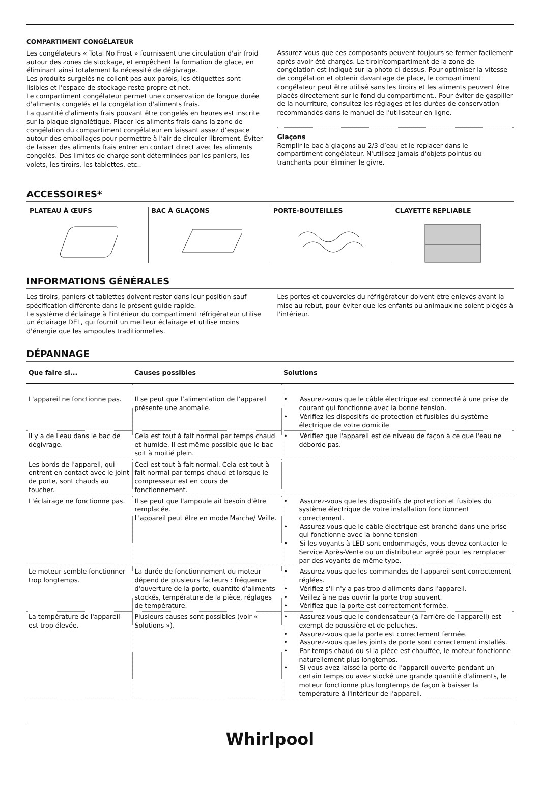COMPARTIMENT CONGÉLATEUR
Les congélateurs « Total No Frost » fournissent une circulation d'air froid autour des zones de stockage, et empêchent la formation de glace, en éliminant ainsi totalement la nécessité de dégivrage.
Les produits surgelés ne collent pas aux parois, les étiquettes sont lisibles et l'espace de stockage reste propre et net.
Le compartiment congélateur permet une conservation de longue durée d'aliments congelés et la congélation d'aliments frais.
La quantité d'aliments frais pouvant être congelés en heures est inscrite sur la plaque signalétique. Placer les aliments frais dans la zone de congélation du compartiment congélateur en laissant assez d’espace autour des emballages pour permettre à l’air de circuler librement. Éviter de laisser des aliments frais entrer en contact direct avec les aliments congelés. Des limites de charge sont déterminées par les paniers, les volets, les tiroirs, les tablettes, etc..
Assurez-vous que ces composants peuvent toujours se fermer facilement après avoir été chargés. Le tiroir/compartiment de la zone de congélation est indiqué sur la photo ci-dessus. Pour optimiser la vitesse de congélation et obtenir davantage de place, le compartiment congélateur peut être utilisé sans les tiroirs et les aliments peuvent être placés directement sur le fond du compartiment.. Pour éviter de gaspiller de la nourriture, consultez les réglages et les durées de conservation recommandés dans le manuel de l'utilisateur en ligne.
Glaçons
Remplir le bac à glaçons au 2/3 d’eau et le replacer dans le compartiment congélateur. N'utilisez jamais d'objets pointus ou tranchants pour éliminer le givre.
ACCESSOIRES*
PLATEAU À ŒUFS BAC À GLAÇONS PORTE-BOUTEILLES CLAYETTE REPLIABLE
INFORMATIONS GÉNÉRALES
Les tiroirs, paniers et tablettes doivent rester dans leur position sauf spécification différente dans le présent guide rapide.
Le système d'éclairage à l'intérieur du compartiment réfrigérateur utilise un éclairage DEL, qui fournit un meilleur éclairage et utilise moins d'énergie que les ampoules traditionnelles.
Les portes et couvercles du réfrigérateur doivent être enlevés avant la mise au rebut, pour éviter que les enfants ou animaux ne soient piégés à l'intérieur.
DÉPANNAGE
| Que faire si... | Causes possibles | Solutions |
| --- | --- | --- |
| L'appareil ne fonctionne pas. | Il se peut que l’alimentation de l’appareil présente une anomalie. | • Assurez-vous que le câble électrique est connecté à une prise de courant qui fonctionne avec la bonne tension. • Vérifiez les dispositifs de protection et fusibles du système électrique de votre domicile |
| Il y a de l'eau dans le bac de dégivrage. | Cela est tout à fait normal par temps chaud et humide. Il est même possible que le bac soit à moitié plein. | • Vérifiez que l'appareil est de niveau de façon à ce que l'eau ne déborde pas. |
| Les bords de l'appareil, qui entrent en contact avec le joint de porte, sont chauds au toucher. | Ceci est tout à fait normal. Cela est tout à fait normal par temps chaud et lorsque le compresseur est en cours de fonctionnement. | |
| L'éclairage ne fonctionne pas. | Il se peut que l'ampoule ait besoin d'être remplacée. L'appareil peut être en mode Marche/ Veille. | • Assurez-vous que les dispositifs de protection et fusibles du système électrique de votre installation fonctionnent correctement. • Assurez-vous que le câble électrique est branché dans une prise qui fonctionne avec la bonne tension • Si les voyants à LED sont endommagés, vous devez contacter le Service Après-Vente ou un distributeur agréé pour les remplacer par des voyants de même type. |
| Le moteur semble fonctionner trop longtemps. | La durée de fonctionnement du moteur dépend de plusieurs facteurs : fréquence d'ouverture de la porte, quantité d'aliments stockés, température de la pièce, réglages de température. | • Assurez-vous que les commandes de l'appareil sont correctement réglées. • Vérifiez s'il n'y a pas trop d'aliments dans l'appareil. • Veillez à ne pas ouvrir la porte trop souvent. • Vérifiez que la porte est correctement fermée. |
| La température de l'appareil est trop élevée. | Plusieurs causes sont possibles (voir « Solutions »). | • Assurez-vous que le condensateur (à l'arrière de l'appareil) est exempt de poussière et de peluches. • Assurez-vous que la porte est correctement fermée. • Assurez-vous que les joints de porte sont correctement installés. • Par temps chaud ou si la pièce est chauffée, le moteur fonctionne naturellement plus longtemps. • Si vous avez laissé la porte de l'appareil ouverte pendant un certain temps ou avez stocké une grande quantité d'aliments, le moteur fonctionne plus longtemps de façon à baisser la température à l'intérieur de l'appareil. |
Whirlpool